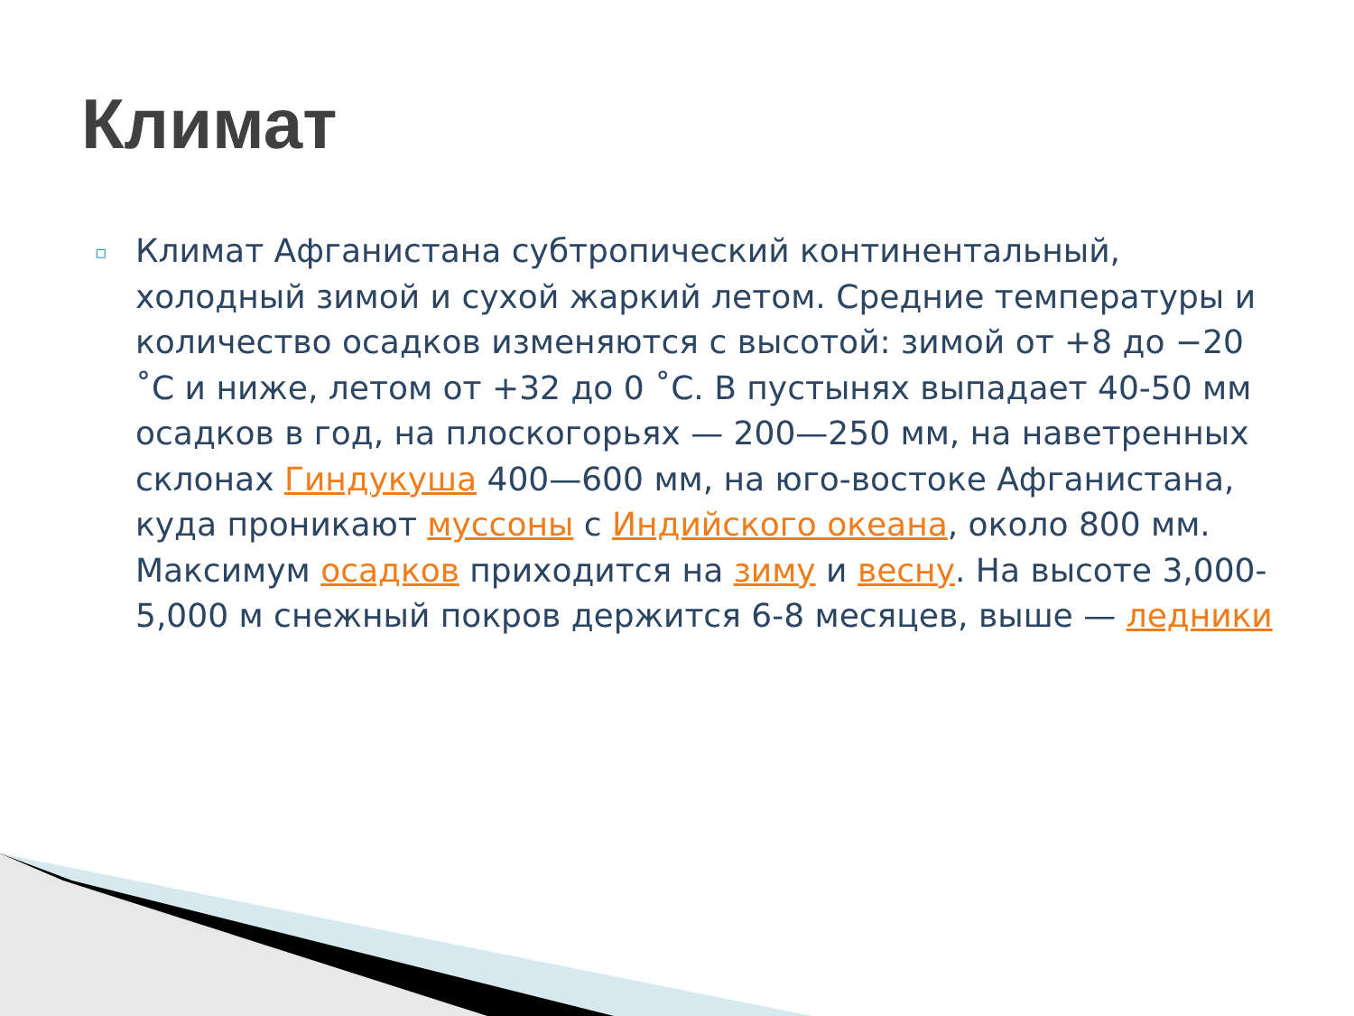Климат
▫
Климат Афганистана субтропический континентальный, холодный зимой и сухой жаркий летом. Средние температуры и количество осадков изменяются с высотой: зимой от +8 до −20 ˚С и ниже, летом от +32 до 0 ˚С. В пустынях выпадает 40-50 мм осадков в год, на плоскогорьях — 200—250 мм, на наветренных склонах Гиндукуша 400—600 мм, на юго-востоке Афганистана, куда проникают муссоны с Индийского океана, около 800 мм. Максимум осадков приходится на зиму и весну. На высоте 3,000-5,000 м снежный покров держится 6-8 месяцев, выше — ледники